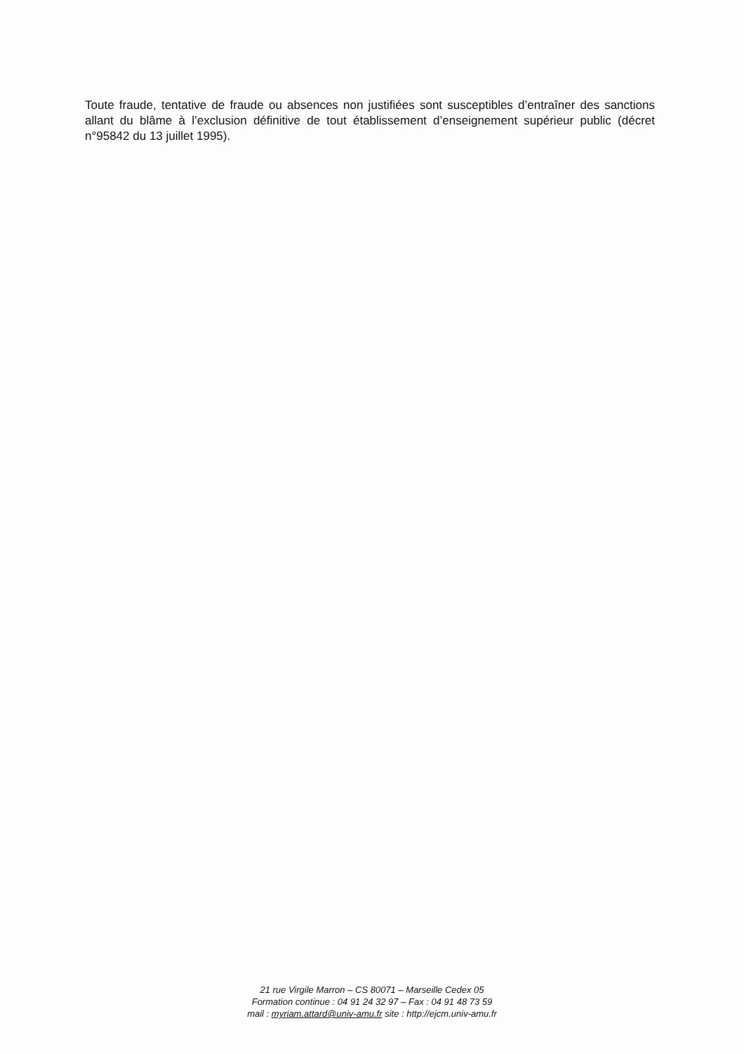Toute fraude, tentative de fraude ou absences non justifiées sont susceptibles d’entraîner des sanctions allant du blâme à l’exclusion définitive de tout établissement d’enseignement supérieur public (décret n°95842 du 13 juillet 1995).
21 rue Virgile Marron – CS 80071 – Marseille Cedex 05
Formation continue : 04 91 24 32 97 – Fax : 04 91 48 73 59
mail : myriam.attard@univ-amu.fr site : http://ejcm.univ-amu.fr